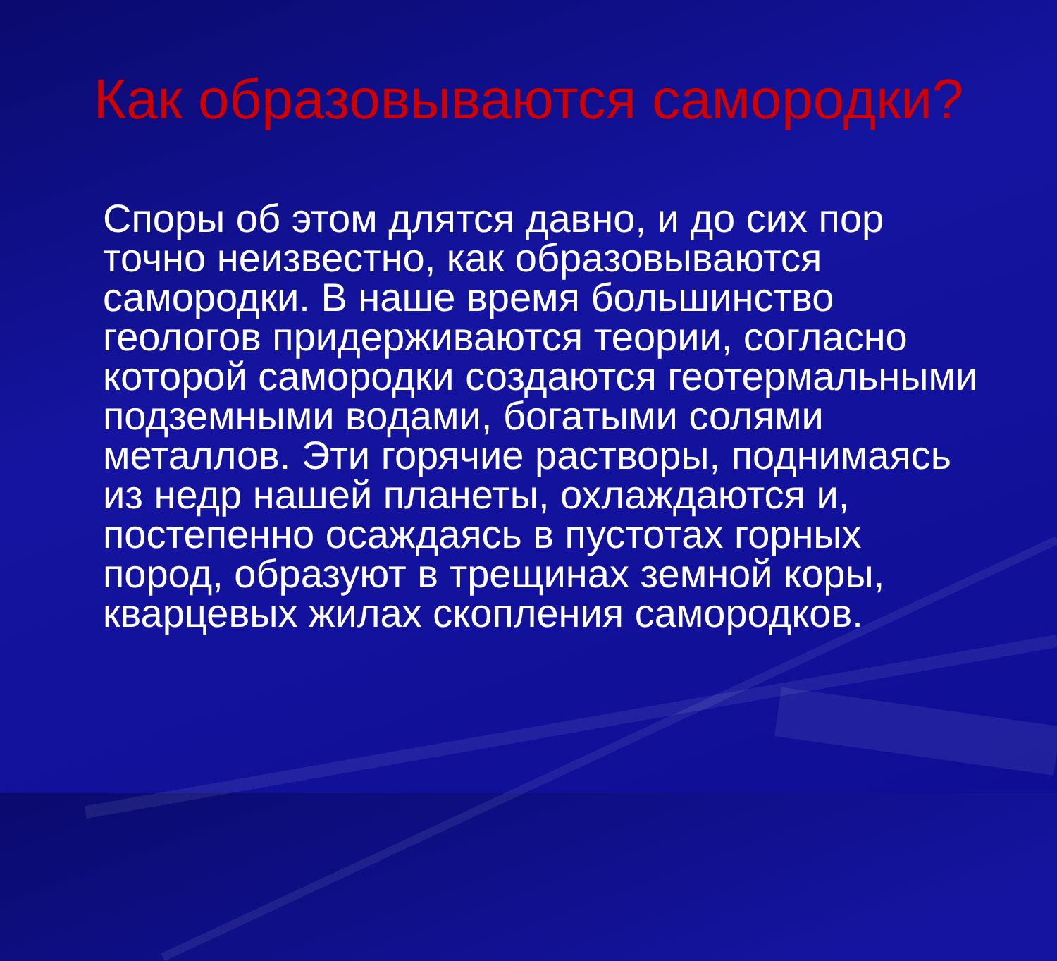Как образовываются самородки?
Споры об этом длятся давно, и до сих пор точно неизвестно, как образовываются самородки. В наше время большинство геологов придерживаются теории, согласно которой самородки создаются геотермальными подземными водами, богатыми солями металлов. Эти горячие растворы, поднимаясь из недр нашей планеты, охлаждаются и, постепенно осаждаясь в пустотах горных пород, образуют в трещинах земной коры, кварцевых жилах скопления самородков.